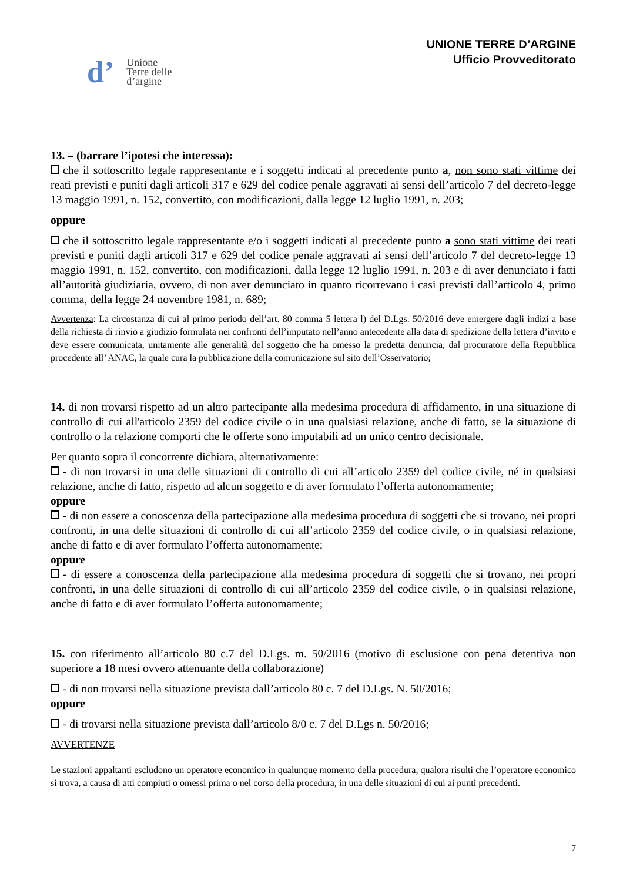d’ Unione
Terre delle
d’argine
UNIONE TERRE D’ARGINE
Ufficio Provveditorato
13. – (barrare l’ipotesi che interessa):
che il sottoscritto legale rappresentante e i soggetti indicati al precedente punto a, non sono stati vittime dei reati previsti e puniti dagli articoli 317 e 629 del codice penale aggravati ai sensi dell’articolo 7 del decreto-legge 13 maggio 1991, n. 152, convertito, con modificazioni, dalla legge 12 luglio 1991, n. 203;
oppure
che il sottoscritto legale rappresentante e/o i soggetti indicati al precedente punto a sono stati vittime dei reati previsti e puniti dagli articoli 317 e 629 del codice penale aggravati ai sensi dell’articolo 7 del decreto-legge 13 maggio 1991, n. 152, convertito, con modificazioni, dalla legge 12 luglio 1991, n. 203 e di aver denunciato i fatti all’autorità giudiziaria, ovvero, di non aver denunciato in quanto ricorrevano i casi previsti dall’articolo 4, primo comma, della legge 24 novembre 1981, n. 689;
Avvertenza: La circostanza di cui al primo periodo dell’art. 80 comma 5 lettera l) del D.Lgs. 50/2016 deve emergere dagli indizi a base della richiesta di rinvio a giudizio formulata nei confronti dell’imputato nell’anno antecedente alla data di spedizione della lettera d’invito e deve essere comunicata, unitamente alle generalità del soggetto che ha omesso la predetta denuncia, dal procuratore della Repubblica procedente all’ ANAC, la quale cura la pubblicazione della comunicazione sul sito dell’Osservatorio;
14. di non trovarsi rispetto ad un altro partecipante alla medesima procedura di affidamento, in una situazione di controllo di cui all'articolo 2359 del codice civile o in una qualsiasi relazione, anche di fatto, se la situazione di controllo o la relazione comporti che le offerte sono imputabili ad un unico centro decisionale.
Per quanto sopra il concorrente dichiara, alternativamente:
- di non trovarsi in una delle situazioni di controllo di cui all’articolo 2359 del codice civile, né in qualsiasi relazione, anche di fatto, rispetto ad alcun soggetto e di aver formulato l’offerta autonomamente;
oppure
- di non essere a conoscenza della partecipazione alla medesima procedura di soggetti che si trovano, nei propri confronti, in una delle situazioni di controllo di cui all’articolo 2359 del codice civile, o in qualsiasi relazione, anche di fatto e di aver formulato l’offerta autonomamente;
oppure
- di essere a conoscenza della partecipazione alla medesima procedura di soggetti che si trovano, nei propri confronti, in una delle situazioni di controllo di cui all’articolo 2359 del codice civile, o in qualsiasi relazione, anche di fatto e di aver formulato l’offerta autonomamente;
15. con riferimento all’articolo 80 c.7 del D.Lgs. m. 50/2016 (motivo di esclusione con pena detentiva non superiore a 18 mesi ovvero attenuante della collaborazione)
- di non trovarsi nella situazione prevista dall’articolo 80 c. 7 del D.Lgs. N. 50/2016;
oppure
- di trovarsi nella situazione prevista dall’articolo 8/0 c. 7 del D.Lgs n. 50/2016;
AVVERTENZE
Le stazioni appaltanti escludono un operatore economico in qualunque momento della procedura, qualora risulti che l’operatore economico si trova, a causa di atti compiuti o omessi prima o nel corso della procedura, in una delle situazioni di cui ai punti precedenti.
7